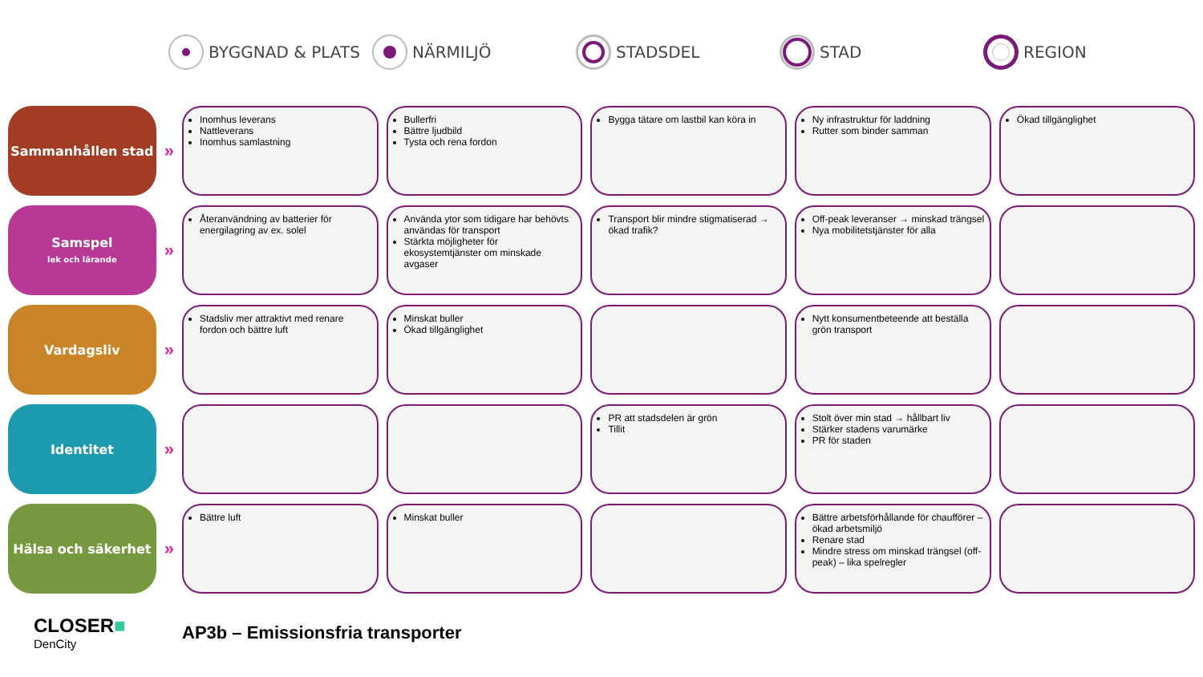BYGGNAD & PLATS NÄRMILJÖ STADSDEL STAD REGION
| Sammanhållen stad | » | Inomhus leverans Nattleverans Inomhus samlastning | Bullerfri Bättre ljudbild Tysta och rena fordon | Bygga tätare om lastbil kan köra in | Ny infrastruktur för laddning Rutter som binder samman | Ökad tillgänglighet |
| Samspel lek och lärande | » | Återanvändning av batterier för energilagring av ex. solel | Använda ytor som tidigare har behövts användas för transport Stärkta möjligheter för ekosystemtjänster om minskade avgaser | Transport blir mindre stigmatiserad → ökad trafik? | Off-peak leveranser → minskad trängsel Nya mobilitetstjänster för alla | |
| Vardagsliv | » | Stadsliv mer attraktivt med renare fordon och bättre luft | Minskat buller Ökad tillgänglighet | | Nytt konsumentbeteende att beställa grön transport | |
| Identitet | » | | | PR att stadsdelen är grön Tillit | Stolt över min stad → hållbart liv Stärker stadens varumärke PR för staden | |
| Hälsa och säkerhet | » | Bättre luft | Minskat buller | | Bättre arbetsförhållande för chaufförer – ökad arbetsmiljö Renare stad Mindre stress om minskad trängsel (off-peak) – lika spelregler | |
CLOSER■
DenCity
AP3b – Emissionsfria transporter